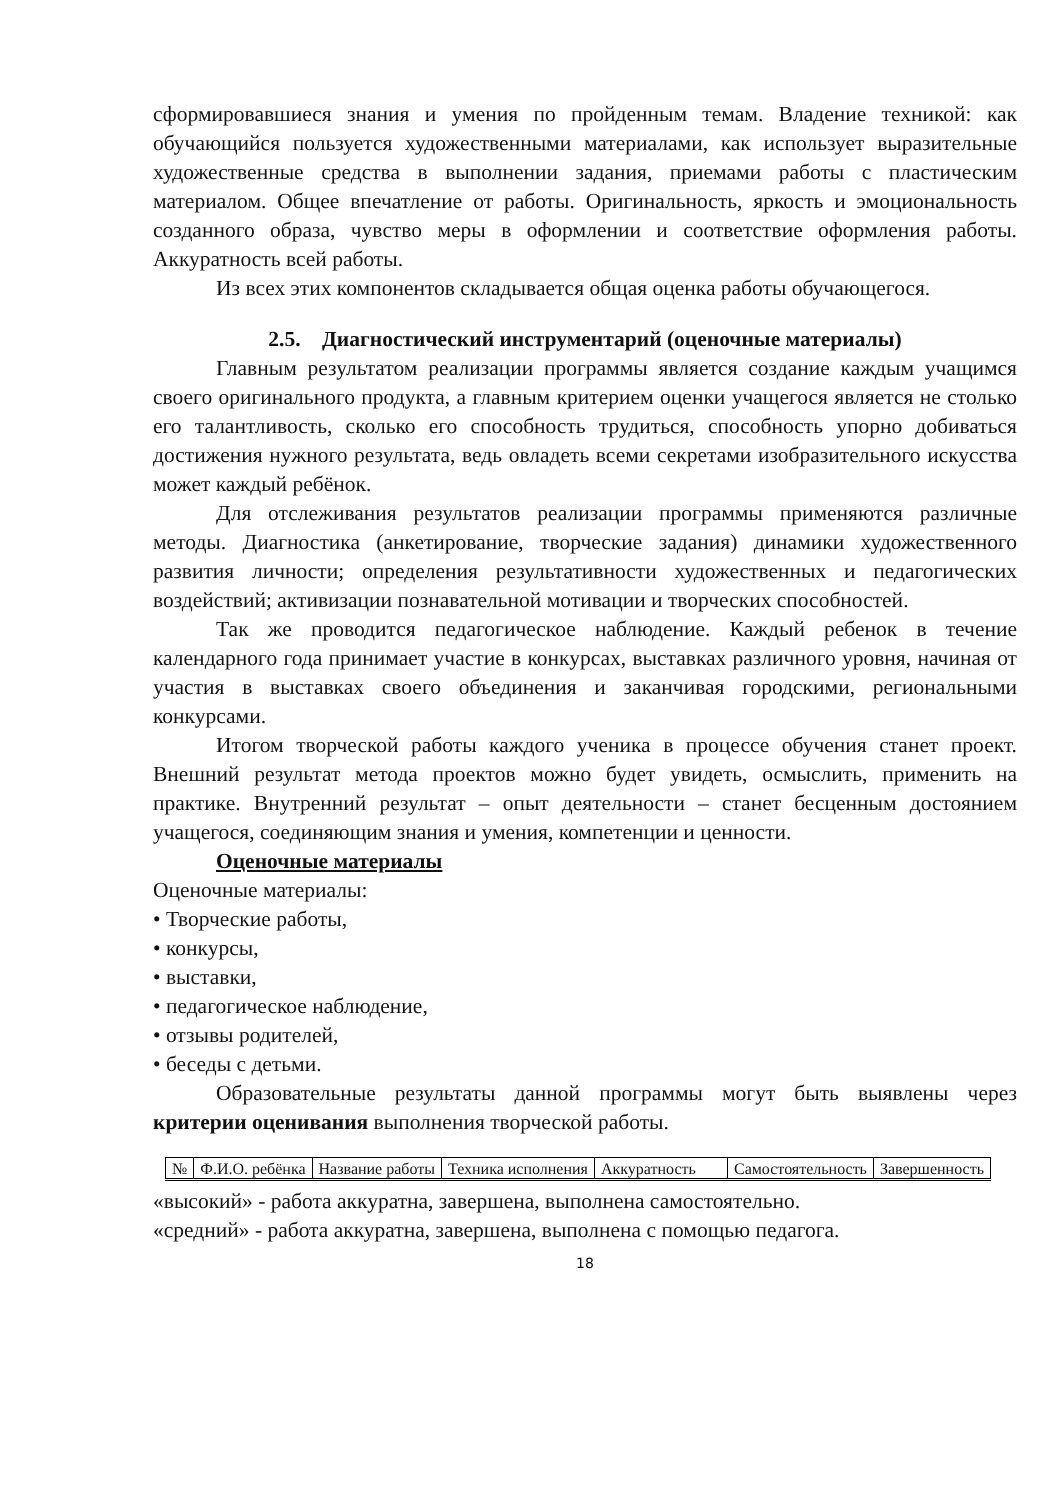сформировавшиеся знания и умения по пройденным темам. Владение техникой: как обучающийся пользуется художественными материалами, как использует выразительные художественные средства в выполнении задания, приемами работы с пластическим материалом. Общее впечатление от работы. Оригинальность, яркость и эмоциональность созданного образа, чувство меры в оформлении и соответствие оформления работы. Аккуратность всей работы.
Из всех этих компонентов складывается общая оценка работы обучающегося.
2.5. Диагностический инструментарий (оценочные материалы)
Главным результатом реализации программы является создание каждым учащимся своего оригинального продукта, а главным критерием оценки учащегося является не столько его талантливость, сколько его способность трудиться, способность упорно добиваться достижения нужного результата, ведь овладеть всеми секретами изобразительного искусства может каждый ребёнок.
Для отслеживания результатов реализации программы применяются различные методы. Диагностика (анкетирование, творческие задания) динамики художественного развития личности; определения результативности художественных и педагогических воздействий; активизации познавательной мотивации и творческих способностей.
Так же проводится педагогическое наблюдение. Каждый ребенок в течение календарного года принимает участие в конкурсах, выставках различного уровня, начиная от участия в выставках своего объединения и заканчивая городскими, региональными конкурсами.
Итогом творческой работы каждого ученика в процессе обучения станет проект. Внешний результат метода проектов можно будет увидеть, осмыслить, применить на практике. Внутренний результат – опыт деятельности – станет бесценным достоянием учащегося, соединяющим знания и умения, компетенции и ценности.
Оценочные материалы
Оценочные материалы:
• Творческие работы,
• конкурсы,
• выставки,
• педагогическое наблюдение,
• отзывы родителей,
• беседы с детьми.
Образовательные результаты данной программы могут быть выявлены через критерии оценивания выполнения творческой работы.
| № | Ф.И.О. ребёнка | Название работы | Техника исполнения | Аккуратность | Самостоятельность | Завершенность |
«высокий» - работа аккуратна, завершена, выполнена самостоятельно.
«средний» - работа аккуратна, завершена, выполнена с помощью педагога.
18